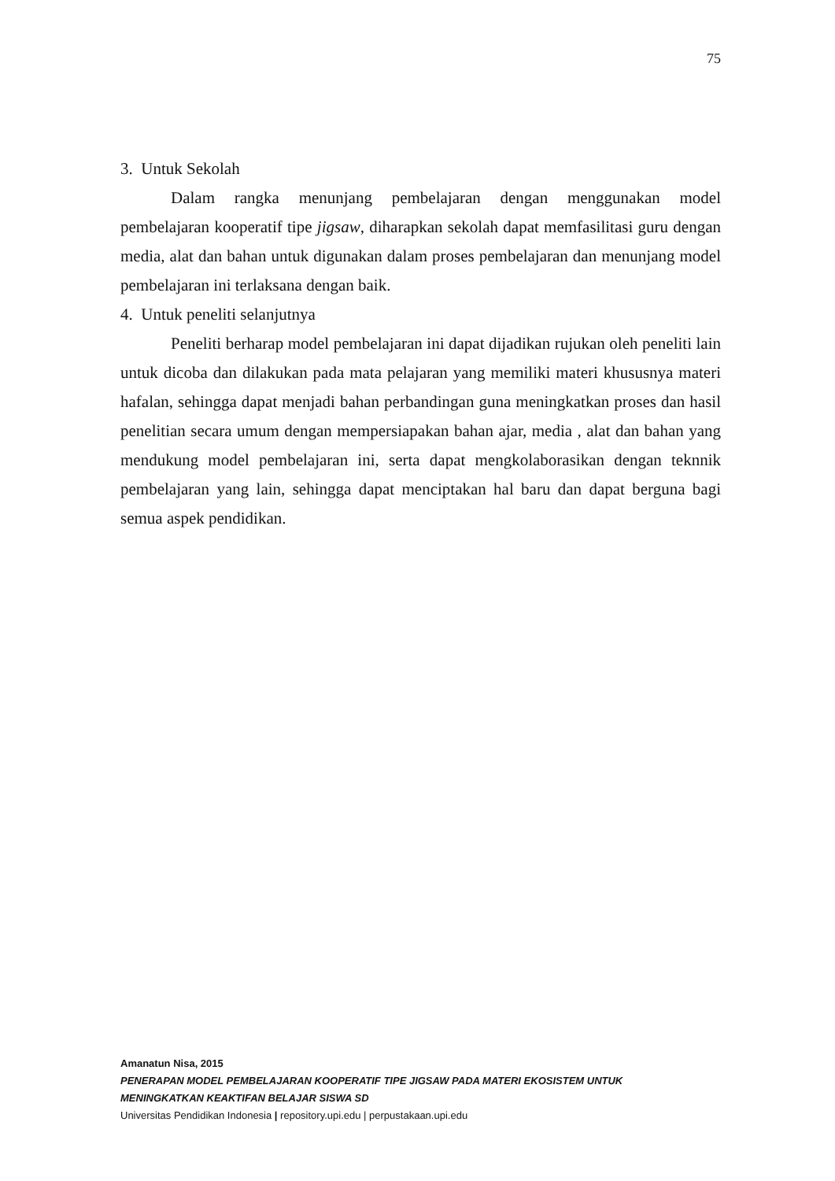75
3. Untuk Sekolah
Dalam rangka menunjang pembelajaran dengan menggunakan model pembelajaran kooperatif tipe jigsaw, diharapkan sekolah dapat memfasilitasi guru dengan media, alat dan bahan untuk digunakan dalam proses pembelajaran dan menunjang model pembelajaran ini terlaksana dengan baik.
4. Untuk peneliti selanjutnya
Peneliti berharap model pembelajaran ini dapat dijadikan rujukan oleh peneliti lain untuk dicoba dan dilakukan pada mata pelajaran yang memiliki materi khususnya materi hafalan, sehingga dapat menjadi bahan perbandingan guna meningkatkan proses dan hasil penelitian secara umum dengan mempersiapakan bahan ajar, media , alat dan bahan yang mendukung model pembelajaran ini, serta dapat mengkolaborasikan dengan teknnik pembelajaran yang lain, sehingga dapat menciptakan hal baru dan dapat berguna bagi semua aspek pendidikan.
Amanatun Nisa, 2015
PENERAPAN MODEL PEMBELAJARAN KOOPERATIF TIPE JIGSAW PADA MATERI EKOSISTEM UNTUK
MENINGKATKAN KEAKTIFAN BELAJAR SISWA SD
Universitas Pendidikan Indonesia | repository.upi.edu | perpustakaan.upi.edu